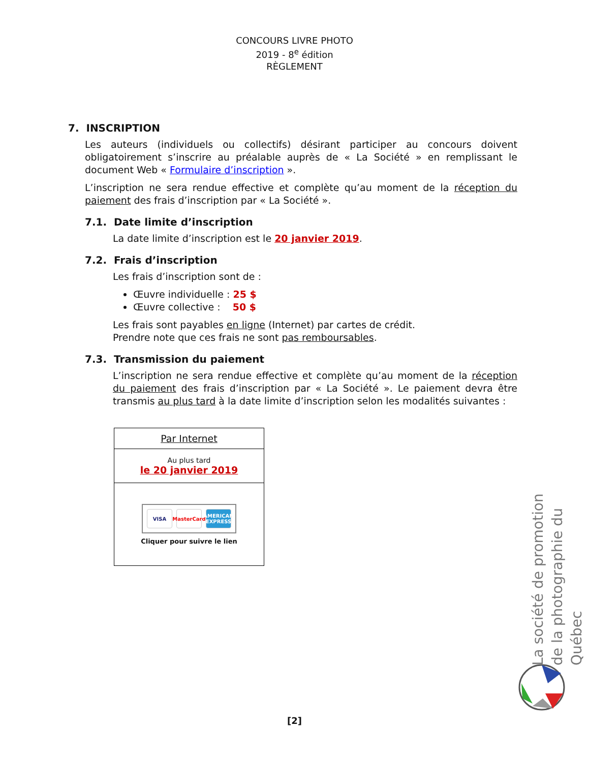CONCOURS LIVRE PHOTO
2019 - 8<sup>e</sup> édition
RÈGLEMENT
7. INSCRIPTION
Les auteurs (individuels ou collectifs) désirant participer au concours doivent obligatoirement s’inscrire au préalable auprès de « La Société » en remplissant le document Web « Formulaire d’inscription ».
L’inscription ne sera rendue effective et complète qu’au moment de la réception du paiement des frais d’inscription par « La Société ».
7.1. Date limite d’inscription
La date limite d’inscription est le 20 janvier 2019.
7.2. Frais d’inscription
Les frais d’inscription sont de :
Œuvre individuelle : 25 $
Œuvre collective : 50 $
Les frais sont payables en ligne (Internet) par cartes de crédit.
Prendre note que ces frais ne sont pas remboursables.
7.3. Transmission du paiement
L’inscription ne sera rendue effective et complète qu’au moment de la réception du paiement des frais d’inscription par « La Société ». Le paiement devra être transmis au plus tard à la date limite d’inscription selon les modalités suivantes :
| Par Internet |
| Au plus tard le 20 janvier 2019 |
| VISA MasterCard AMERICAN EXPRESS Cliquer pour suivre le lien |
La société de promotion de la photographie du Québec
[2]